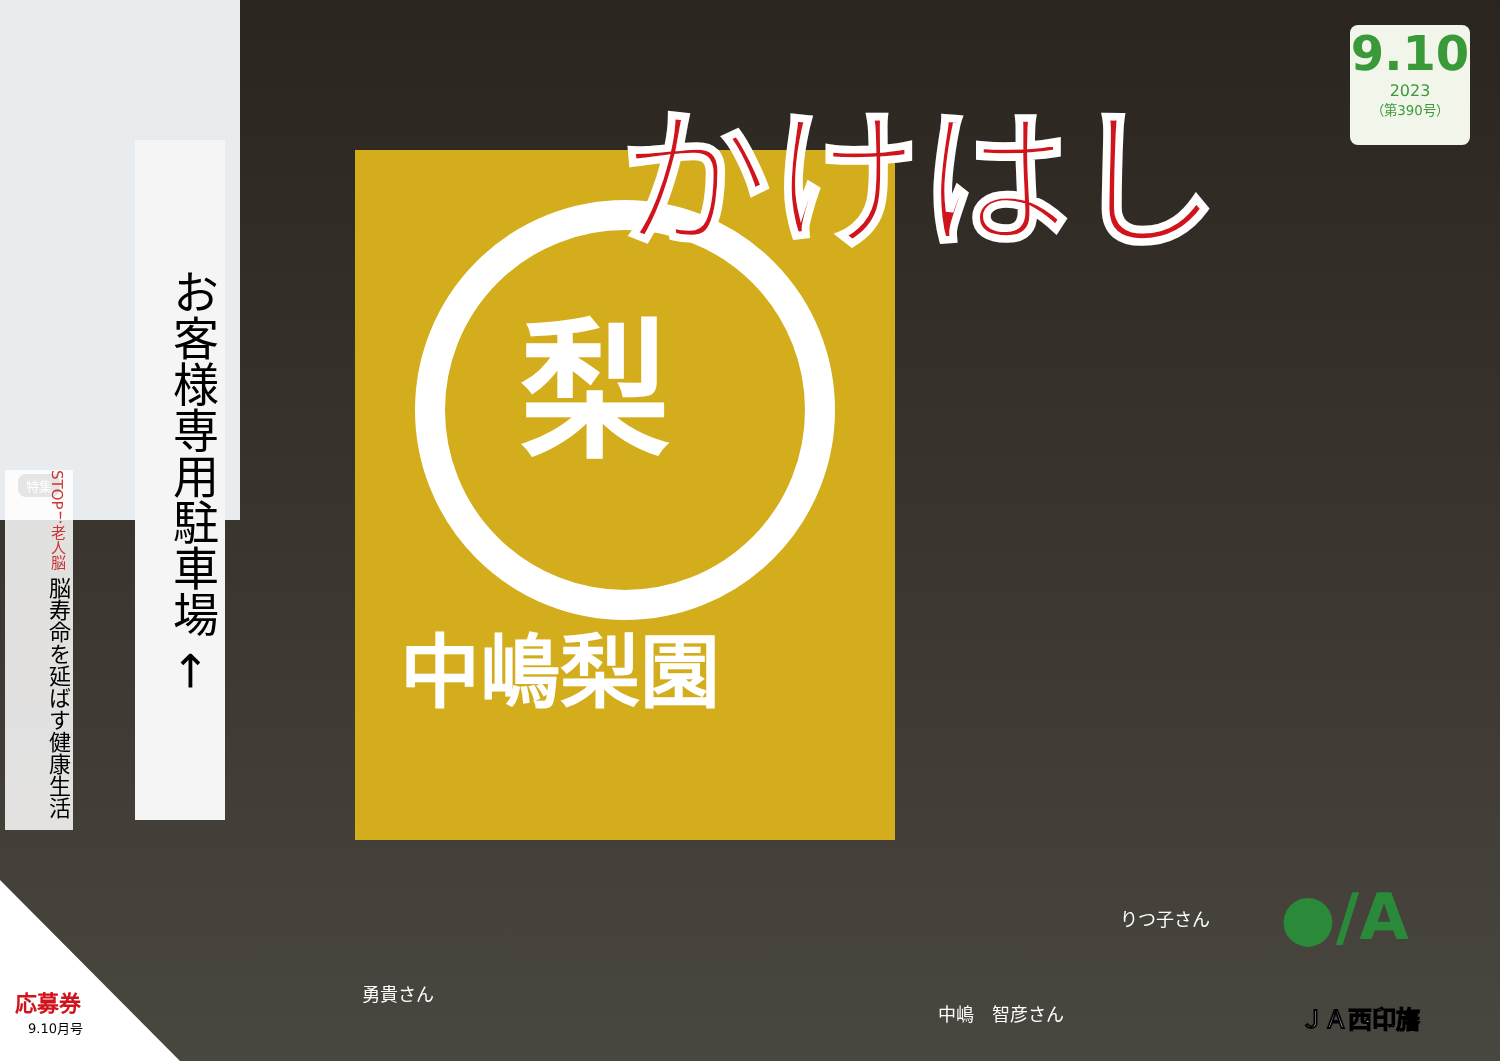かけはし
9.10
2023
（第390号）
お客様専用駐車場 ←
特集
STOP！老人脳 脳寿命を延ばす健康生活
梨
中嶋梨園
勇貴さん
中嶋　智彦さん
りつ子さん
応募券
9.10月号
●/A
ＪＡ西印旛